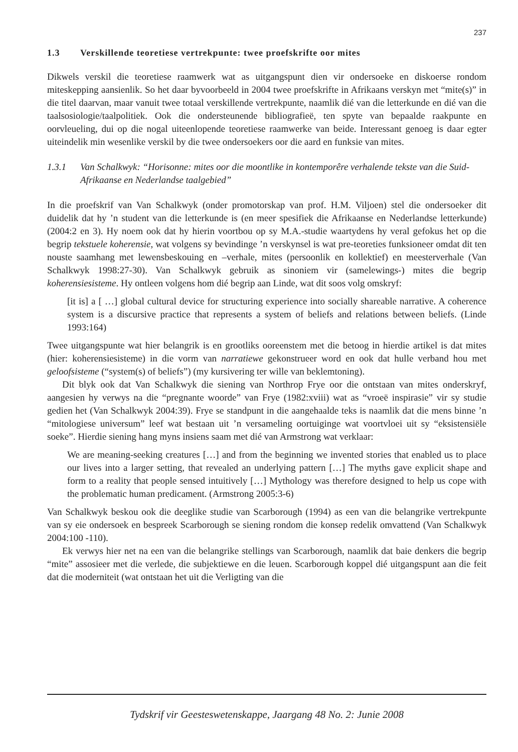237
1.3 Verskillende teoretiese vertrekpunte: twee proefskrifte oor mites
Dikwels verskil die teoretiese raamwerk wat as uitgangspunt dien vir ondersoeke en diskoerse rondom miteskepping aansienlik. So het daar byvoorbeeld in 2004 twee proefskrifte in Afrikaans verskyn met “mite(s)” in die titel daarvan, maar vanuit twee totaal verskillende vertrekpunte, naamlik dié van die letterkunde en dié van die taalsosiologie/taalpolitiek. Ook die ondersteunende bibliografieë, ten spyte van bepaalde raakpunte en oorvleueling, dui op die nogal uiteenlopende teoretiese raamwerke van beide. Interessant genoeg is daar egter uiteindelik min wesenlike verskil by die twee ondersoekers oor die aard en funksie van mites.
1.3.1 Van Schalkwyk: “Horisonne: mites oor die moontlike in kontemporêre verhalende tekste van die Suid-Afrikaanse en Nederlandse taalgebied”
In die proefskrif van Van Schalkwyk (onder promotorskap van prof. H.M. Viljoen) stel die ondersoeker dit duidelik dat hy ’n student van die letterkunde is (en meer spesifiek die Afrikaanse en Nederlandse letterkunde) (2004:2 en 3). Hy noem ook dat hy hierin voortbou op sy M.A.-studie waartydens hy veral gefokus het op die begrip tekstuele koherensie, wat volgens sy bevindinge ’n verskynsel is wat pre-teoreties funksioneer omdat dit ten nouste saamhang met lewensbeskouing en –verhale, mites (persoonlik en kollektief) en meesterverhale (Van Schalkwyk 1998:27-30). Van Schalkwyk gebruik as sinoniem vir (samelewings-) mites die begrip koherensiesisteme. Hy ontleen volgens hom dié begrip aan Linde, wat dit soos volg omskryf:
[it is] a [ …] global cultural device for structuring experience into socially shareable narrative. A coherence system is a discursive practice that represents a system of beliefs and relations between beliefs. (Linde 1993:164)
Twee uitgangspunte wat hier belangrik is en grootliks ooreenstem met die betoog in hierdie artikel is dat mites (hier: koherensiesisteme) in die vorm van narratiewe gekonstrueer word en ook dat hulle verband hou met geloofsisteme (“system(s) of beliefs”) (my kursivering ter wille van beklemtoning).
Dit blyk ook dat Van Schalkwyk die siening van Northrop Frye oor die ontstaan van mites onderskryf, aangesien hy verwys na die “pregnante woorde” van Frye (1982:xviii) wat as “vroeë inspirasie” vir sy studie gedien het (Van Schalkwyk 2004:39). Frye se standpunt in die aangehaalde teks is naamlik dat die mens binne ’n “mitologiese universum” leef wat bestaan uit ’n versameling oortuiginge wat voortvloei uit sy “eksistensiële soeke”. Hierdie siening hang myns insiens saam met dié van Armstrong wat verklaar:
We are meaning-seeking creatures […] and from the beginning we invented stories that enabled us to place our lives into a larger setting, that revealed an underlying pattern […] The myths gave explicit shape and form to a reality that people sensed intuitively […] Mythology was therefore designed to help us cope with the problematic human predicament. (Armstrong 2005:3-6)
Van Schalkwyk beskou ook die deeglike studie van Scarborough (1994) as een van die belangrike vertrekpunte van sy eie ondersoek en bespreek Scarborough se siening rondom die konsep redelik omvattend (Van Schalkwyk 2004:100 -110).
Ek verwys hier net na een van die belangrike stellings van Scarborough, naamlik dat baie denkers die begrip “mite” assosieer met die verlede, die subjektiewe en die leuen. Scarborough koppel dié uitgangspunt aan die feit dat die moderniteit (wat ontstaan het uit die Verligting van die
Tydskrif vir Geesteswetenskappe, Jaargang 48 No. 2: Junie 2008